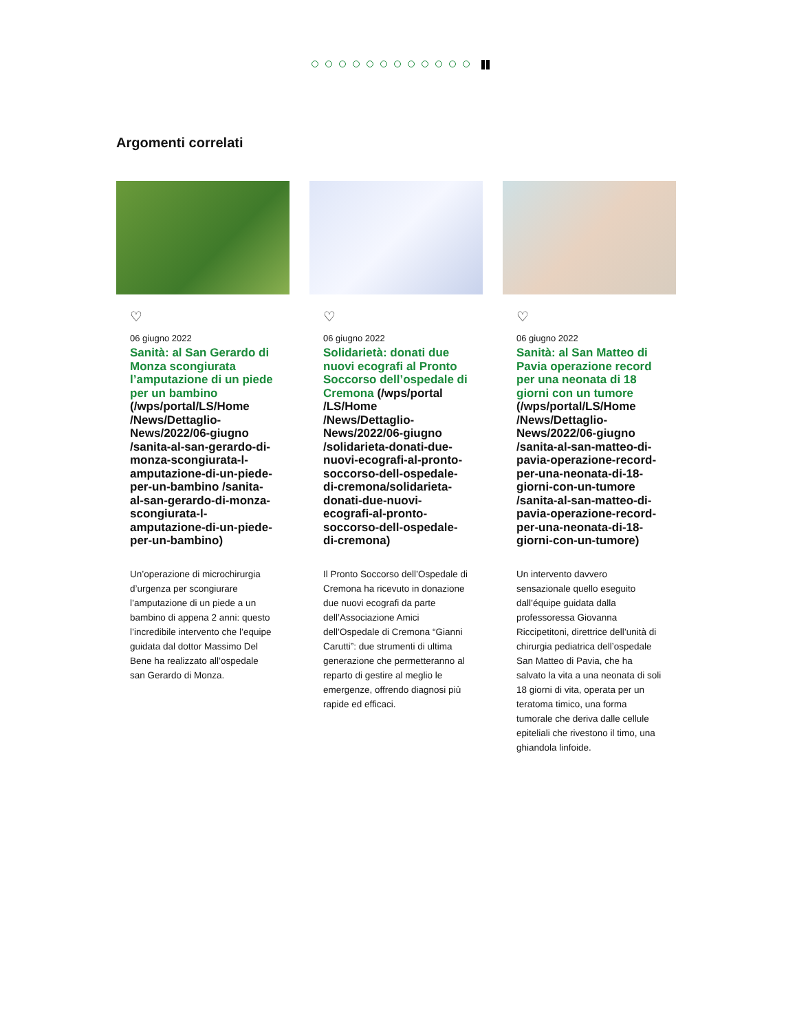Argomenti correlati
♡
06 giugno 2022
Sanità: al San Gerardo di Monza scongiurata l’amputazione di un piede per un bambino (/wps/portal/LS/Home /News/Dettaglio-News/2022/06-giugno /sanita-al-san-gerardo-di-monza-scongiurata-l-amputazione-di-un-piede-per-un-bambino /sanita-al-san-gerardo-di-monza-scongiurata-l-amputazione-di-un-piede-per-un-bambino)
Un’operazione di microchirurgia d’urgenza per scongiurare l’amputazione di un piede a un bambino di appena 2 anni: questo l’incredibile intervento che l’equipe guidata dal dottor Massimo Del Bene ha realizzato all’ospedale san Gerardo di Monza.
♡
06 giugno 2022
Solidarietà: donati due nuovi ecografi al Pronto Soccorso dell’ospedale di Cremona (/wps/portal /LS/Home /News/Dettaglio-News/2022/06-giugno /solidarieta-donati-due-nuovi-ecografi-al-pronto-soccorso-dell-ospedale-di-cremona/solidarieta-donati-due-nuovi-ecografi-al-pronto-soccorso-dell-ospedale-di-cremona)
Il Pronto Soccorso dell’Ospedale di Cremona ha ricevuto in donazione due nuovi ecografi da parte dell’Associazione Amici dell’Ospedale di Cremona “Gianni Carutti”: due strumenti di ultima generazione che permetteranno al reparto di gestire al meglio le emergenze, offrendo diagnosi più rapide ed efficaci.
♡
06 giugno 2022
Sanità: al San Matteo di Pavia operazione record per una neonata di 18 giorni con un tumore (/wps/portal/LS/Home /News/Dettaglio-News/2022/06-giugno /sanita-al-san-matteo-di-pavia-operazione-record-per-una-neonata-di-18-giorni-con-un-tumore /sanita-al-san-matteo-di-pavia-operazione-record-per-una-neonata-di-18-giorni-con-un-tumore)
Un intervento davvero sensazionale quello eseguito dall’équipe guidata dalla professoressa Giovanna Riccipetitoni, direttrice dell’unità di chirurgia pediatrica dell’ospedale San Matteo di Pavia, che ha salvato la vita a una neonata di soli 18 giorni di vita, operata per un teratoma timico, una forma tumorale che deriva dalle cellule epiteliali che rivestono il timo, una ghiandola linfoide.